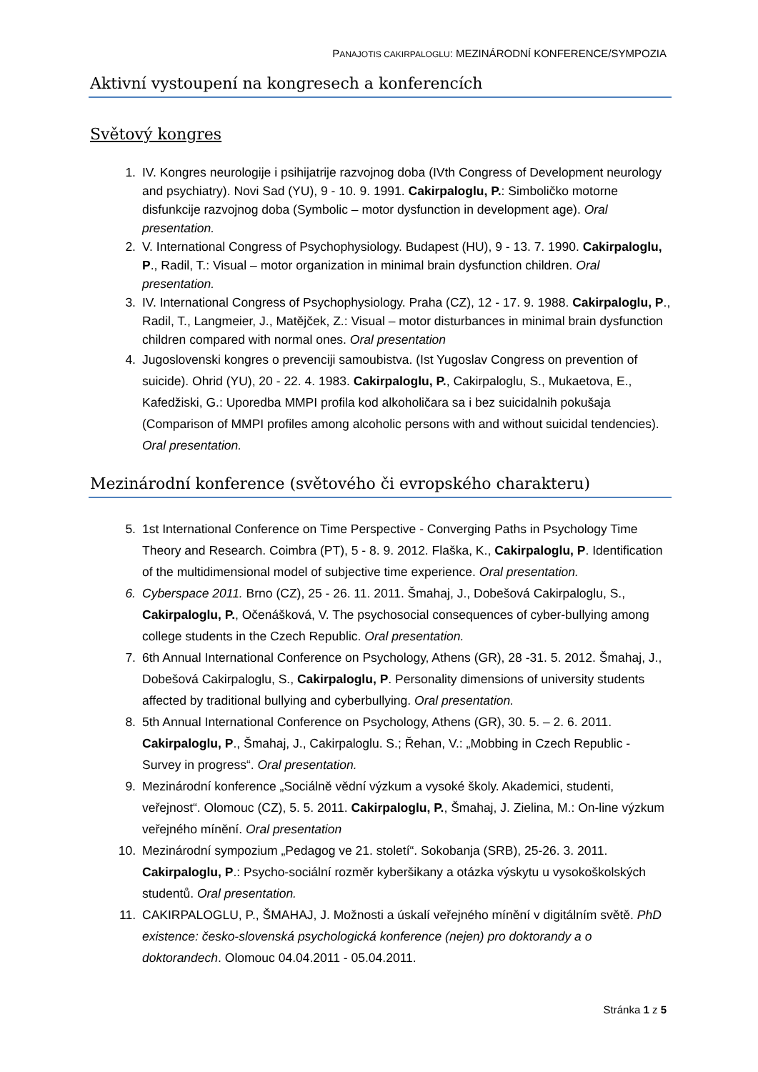PANAJOTIS CAKIRPALOGLU: MEZINÁRODNÍ KONFERENCE/SYMPOZIA
Aktivní vystoupení na kongresech a konferencích
Světový kongres
1. IV. Kongres neurologije i psihijatrije razvojnog doba (IVth Congress of Development neurology and psychiatry). Novi Sad (YU), 9 - 10. 9. 1991. Cakirpaloglu, P.: Simboličko motorne disfunkcije razvojnog doba (Symbolic – motor dysfunction in development age). Oral presentation.
2. V. International Congress of Psychophysiology. Budapest (HU), 9 - 13. 7. 1990. Cakirpaloglu, P., Radil, T.: Visual – motor organization in minimal brain dysfunction children. Oral presentation.
3. IV. International Congress of Psychophysiology. Praha (CZ), 12 - 17. 9. 1988. Cakirpaloglu, P., Radil, T., Langmeier, J., Matějček, Z.: Visual – motor disturbances in minimal brain dysfunction children compared with normal ones. Oral presentation
4. Jugoslovenski kongres o prevenciji samoubistva. (Ist Yugoslav Congress on prevention of suicide). Ohrid (YU), 20 - 22. 4. 1983. Cakirpaloglu, P., Cakirpaloglu, S., Mukaetova, E., Kafedžiski, G.: Uporedba MMPI profila kod alkoholičara sa i bez suicidalnih pokušaja (Comparison of MMPI profiles among alcoholic persons with and without suicidal tendencies). Oral presentation.
Mezinárodní konference (světového či evropského charakteru)
5. 1st International Conference on Time Perspective - Converging Paths in Psychology Time Theory and Research. Coimbra (PT), 5 - 8. 9. 2012. Flaška, K., Cakirpaloglu, P. Identification of the multidimensional model of subjective time experience. Oral presentation.
6. Cyberspace 2011. Brno (CZ), 25 - 26. 11. 2011. Šmahaj, J., Dobešová Cakirpaloglu, S., Cakirpaloglu, P., Očenášková, V. The psychosocial consequences of cyber-bullying among college students in the Czech Republic. Oral presentation.
7. 6th Annual International Conference on Psychology, Athens (GR), 28 -31. 5. 2012. Šmahaj, J., Dobešová Cakirpaloglu, S., Cakirpaloglu, P. Personality dimensions of university students affected by traditional bullying and cyberbullying. Oral presentation.
8. 5th Annual International Conference on Psychology, Athens (GR), 30. 5. – 2. 6. 2011. Cakirpaloglu, P., Šmahaj, J., Cakirpaloglu. S.; Řehan, V.: „Mobbing in Czech Republic - Survey in progress“. Oral presentation.
9. Mezinárodní konference „Sociálně vědní výzkum a vysoké školy. Akademici, studenti, veřejnost“. Olomouc (CZ), 5. 5. 2011. Cakirpaloglu, P., Šmahaj, J. Zielina, M.: On-line výzkum veřejného mínění. Oral presentation
10. Mezinárodní sympozium „Pedagog ve 21. století“. Sokobanja (SRB), 25-26. 3. 2011. Cakirpaloglu, P.: Psycho-sociální rozměr kyberšikany a otázka výskytu u vysokoškolských studentů. Oral presentation.
11. CAKIRPALOGLU, P., ŠMAHAJ, J. Možnosti a úskalí veřejného mínění v digitálním světě. PhD existence: česko-slovenská psychologická konference (nejen) pro doktorandy a o doktorandech. Olomouc 04.04.2011 - 05.04.2011.
Stránka 1 z 5